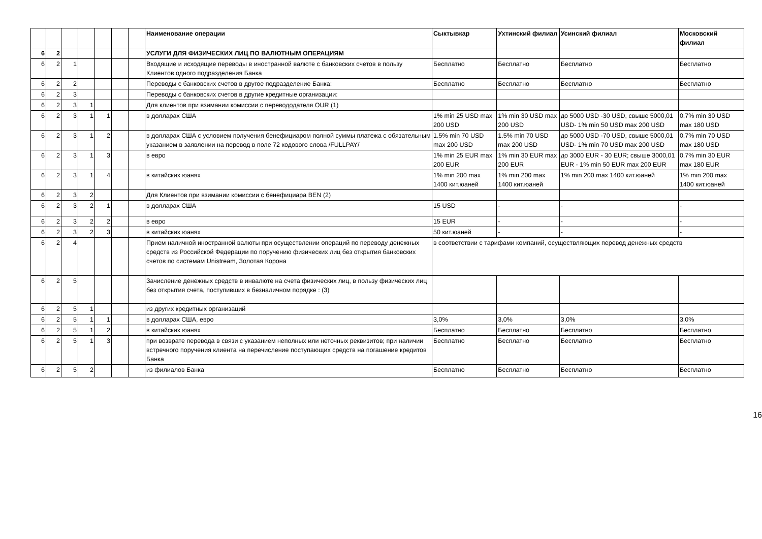| | | | | | | | Наименование операции | Сыктывкар | Ухтинский филиал | Усинский филиал | Московский филиал |
| --- | --- | --- | --- | --- | --- | --- | --- | --- | --- | --- | --- |
| 6 | 2 | | | | | | УСЛУГИ ДЛЯ ФИЗИЧЕСКИХ ЛИЦ ПО ВАЛЮТНЫМ ОПЕРАЦИЯМ | | | | |
| 6 | 2 | 1 | | | | | Входящие и исходящие переводы в иностранной валюте с банковских счетов в пользу Клиентов одного подразделения Банка | Бесплатно | Бесплатно | Бесплатно | Бесплатно |
| 6 | 2 | 2 | | | | | Переводы с банковских счетов в другое подразделение Банка: | Бесплатно | Бесплатно | Бесплатно | Бесплатно |
| 6 | 2 | 3 | | | | | Переводы с банковских счетов в другие кредитные организации: | | | | |
| 6 | 2 | 3 | 1 | | | | Для клиентов при взимании комиссии с перевододателя OUR (1) | | | | |
| 6 | 2 | 3 | 1 | 1 | | | в долларах США | 1% min 25 USD max 200 USD | 1% min 30 USD max 200 USD | до 5000 USD -30 USD, свыше 5000,01 USD- 1% min 50 USD max 200 USD | 0,7% min 30 USD max 180 USD |
| 6 | 2 | 3 | 1 | 2 | | | в долларах США с условием получения бенефициаром полной суммы платежа с обязательным указанием в заявлении на перевод в поле 72 кодового слова /FULLPAY/ | 1.5% min 70 USD max 200 USD | 1.5% min 70 USD max 200 USD | до 5000 USD -70 USD, свыше 5000,01 USD- 1% min 70 USD max 200 USD | 0,7% min 70 USD max 180 USD |
| 6 | 2 | 3 | 1 | 3 | | | в евро | 1% min 25 EUR max 200 EUR | 1% min 30 EUR max 200 EUR | до 3000 EUR - 30 EUR; свыше 3000,01 EUR - 1% min 50 EUR max 200 EUR | 0,7% min 30 EUR max 180 EUR |
| 6 | 2 | 3 | 1 | 4 | | | в китайских юанях | 1% min 200 max 1400 кит.юаней | 1% min 200 max 1400 кит.юаней | 1% min 200 max 1400 кит.юаней | 1% min 200 max 1400 кит.юаней |
| 6 | 2 | 3 | 2 | | | | Для Клиентов при взимании комиссии с бенефициара BEN (2) | | | | |
| 6 | 2 | 3 | 2 | 1 | | | в долларах США | 15 USD | - | - | - |
| 6 | 2 | 3 | 2 | 2 | | | в евро | 15 EUR | - | - | - |
| 6 | 2 | 3 | 2 | 3 | | | в китайских юанях | 50 кит.юаней | - | - | - |
| 6 | 2 | 4 | | | | | Прием наличной иностранной валюты при осуществлении операций по переводу денежных средств из Российской Федерации по поручению физических лиц без открытия банковских счетов по системам Unistream, Золотая Корона | в соответствии с тарифами компаний, осуществляющих перевод денежных средств | | | |
| 6 | 2 | 5 | | | | | Зачисление денежных средств в инвалюте на счета физических лиц, в пользу физических лиц без открытия счета, поступивших в безналичном порядке : (3) | | | | |
| 6 | 2 | 5 | 1 | | | | из других кредитных организаций | | | | |
| 6 | 2 | 5 | 1 | 1 | | | в долларах США, евро | 3,0% | 3,0% | 3,0% | 3,0% |
| 6 | 2 | 5 | 1 | 2 | | | в китайских юанях | Бесплатно | Бесплатно | Бесплатно | Бесплатно |
| 6 | 2 | 5 | 1 | 3 | | | при возврате перевода в связи с указанием неполных или неточных реквизитов; при наличии встречного поручения клиента на перечисление поступающих средств на погашение кредитов Банка | Бесплатно | Бесплатно | Бесплатно | Бесплатно |
| 6 | 2 | 5 | 2 | | | | из филиалов Банка | Бесплатно | Бесплатно | Бесплатно | Бесплатно |
16